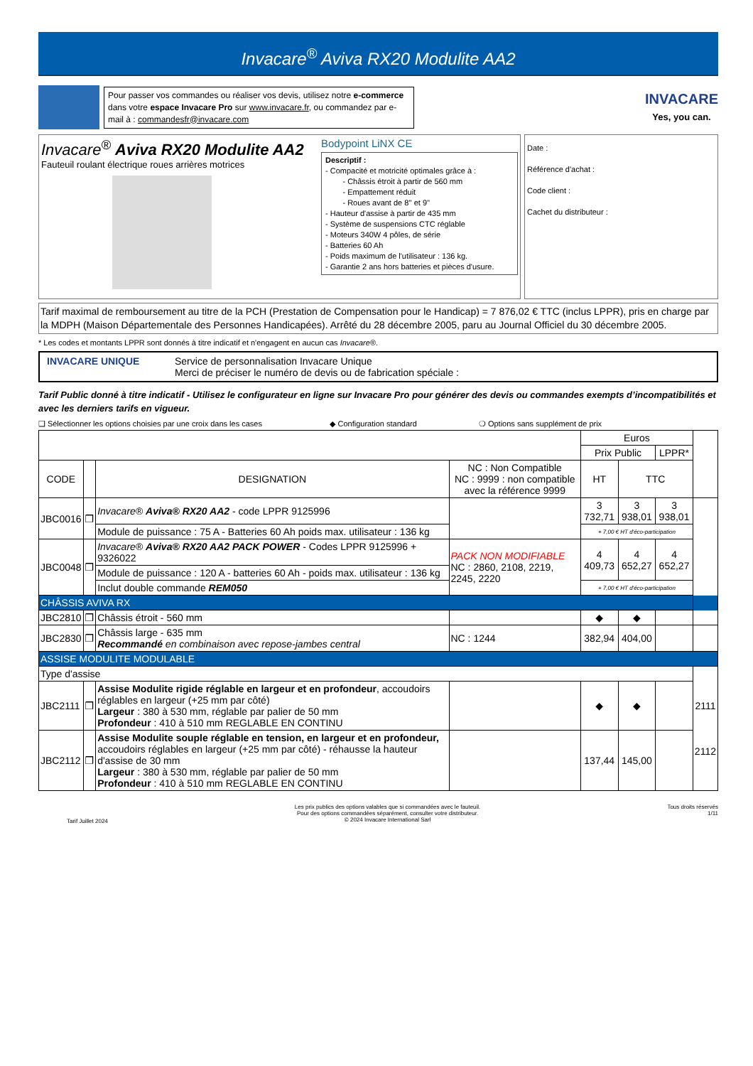Invacare<sup>®</sup> Aviva RX20 Modulite AA2
Pour passer vos commandes ou réaliser vos devis, utilisez notre e-commerce dans votre espace Invacare Pro sur www.invacare.fr, ou commandez par e-mail à : commandesfr@invacare.com
INVACARE
Yes, you can.
Invacare<sup>®</sup> Aviva RX20 Modulite AA2
Fauteuil roulant électrique roues arrières motrices
Bodypoint LiNX CE
Descriptif :
- Compacité et motricité optimales grâce à :
- Châssis étroit à partir de 560 mm
- Empattement réduit
- Roues avant de 8'' et 9''
- Hauteur d'assise à partir de 435 mm
- Système de suspensions CTC réglable
- Moteurs 340W 4 pôles, de série
- Batteries 60 Ah
- Poids maximum de l'utilisateur : 136 kg.
- Garantie 2 ans hors batteries et pièces d'usure.
Date :
Référence d'achat :
Code client :
Cachet du distributeur :
Tarif maximal de remboursement au titre de la PCH (Prestation de Compensation pour le Handicap) = 7 876,02 € TTC (inclus LPPR), pris en charge par la MDPH (Maison Départementale des Personnes Handicapées). Arrêté du 28 décembre 2005, paru au Journal Officiel du 30 décembre 2005.
* Les codes et montants LPPR sont donnés à titre indicatif et n'engagent en aucun cas Invacare®.
INVACARE UNIQUE Service de personnalisation Invacare Unique
Merci de préciser le numéro de devis ou de fabrication spéciale :
Tarif Public donné à titre indicatif - Utilisez le configurateur en ligne sur Invacare Pro pour générer des devis ou commandes exempts d’incompatibilités et avec les derniers tarifs en vigueur.
❑ Sélectionner les options choisies par une croix dans les cases ◆ Configuration standard ❍ Options sans supplément de prix
| | | | | Euros | | | |
| | | | | Prix Public | | LPPR* | |
| CODE | | DESIGNATION | NC : Non Compatible NC : 9999 : non compatible avec la référence 9999 | HT | TTC | | |
| JBC0016 | ❒ | Invacare® Aviva® RX20 AA2 - code LPPR 9125996 | | 3 732,71 | 3 938,01 | 3 938,01 | |
| | | Module de puissance : 75 A - Batteries 60 Ah poids max. utilisateur : 136 kg | | + 7,00 € HT d'éco-participation | | | |
| JBC0048 | ❒ | Invacare® Aviva® RX20 AA2 PACK POWER - Codes LPPR 9125996 + 9326022 | PACK NON MODIFIABLE NC : 2860, 2108, 2219, 2245, 2220 | 4 409,73 | 4 652,27 | 4 652,27 | |
| | | Module de puissance : 120 A - batteries 60 Ah - poids max. utilisateur : 136 kg | | | | | |
| | | Inclut double commande REM050 | | + 7,00 € HT d'éco-participation | | | |
| CHÂSSIS AVIVA RX | | | | | | | |
| JBC2810 | ❒ | Châssis étroit - 560 mm | | ◆ | ◆ | | |
| JBC2830 | ❒ | Châssis large - 635 mm Recommandé en combinaison avec repose-jambes central | NC : 1244 | 382,94 | 404,00 | | |
| ASSISE MODULITE MODULABLE | | | | | | | |
| Type d'assise | | | | | | | 2111 2112 |
| JBC2111 | ❒ | Assise Modulite rigide réglable en largeur et en profondeur , accoudoirs réglables en largeur (+25 mm par côté) Largeur : 380 à 530 mm, réglable par palier de 50 mm Profondeur : 410 à 510 mm REGLABLE EN CONTINU | | ◆ | ◆ | | |
| JBC2112 | ❒ | Assise Modulite souple réglable en tension, en largeur et en profondeur, accoudoirs réglables en largeur (+25 mm par côté) - réhausse la hauteur d'assise de 30 mm Largeur : 380 à 530 mm, réglable par palier de 50 mm Profondeur : 410 à 510 mm REGLABLE EN CONTINU | | 137,44 | 145,00 | | |
Tarif Juillet 2024 Les prix publics des options valables que si commandées avec le fauteuil.
Pour des options commandées séparément, consulter votre distributeur.
© 2024 Invacare International Sarl Tous droits réservés
1/11